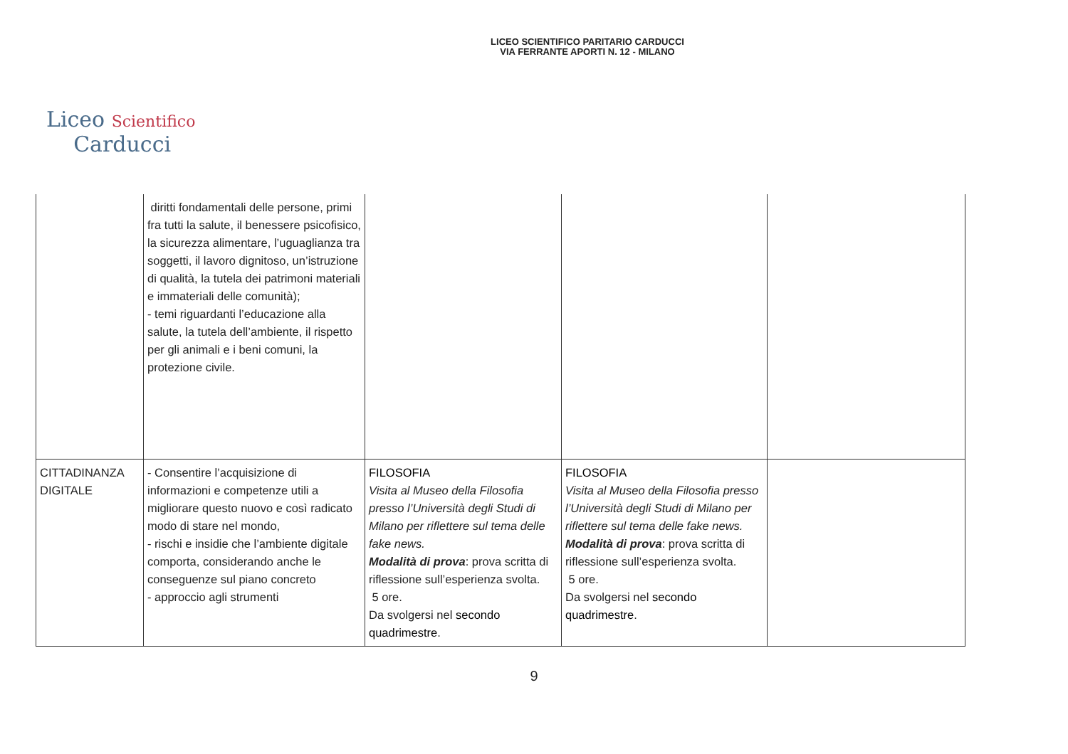LICEO SCIENTIFICO PARITARIO CARDUCCI
VIA FERRANTE APORTI N. 12 - MILANO
Liceo Scientifico
Carducci
| | diritti fondamentali delle persone, primi fra tutti la salute, il benessere psicofisico, la sicurezza alimentare, l’uguaglianza tra soggetti, il lavoro dignitoso, un’istruzione di qualità, la tutela dei patrimoni materiali e immateriali delle comunità); - temi riguardanti l’educazione alla salute, la tutela dell’ambiente, il rispetto per gli animali e i beni comuni, la protezione civile. | | | |
| CITTADINANZA DIGITALE | - Consentire l’acquisizione di informazioni e competenze utili a migliorare questo nuovo e così radicato modo di stare nel mondo, - rischi e insidie che l’ambiente digitale comporta, considerando anche le conseguenze sul piano concreto - approccio agli strumenti | FILOSOFIA Visita al Museo della Filosofia presso l’Università degli Studi di Milano per riflettere sul tema delle fake news. Modalità di prova : prova scritta di riflessione sull’esperienza svolta. 5 ore. Da svolgersi nel secondo quadrimestre . | FILOSOFIA Visita al Museo della Filosofia presso l’Università degli Studi di Milano per riflettere sul tema delle fake news. Modalità di prova : prova scritta di riflessione sull’esperienza svolta. 5 ore. Da svolgersi nel secondo quadrimestre . | |
9